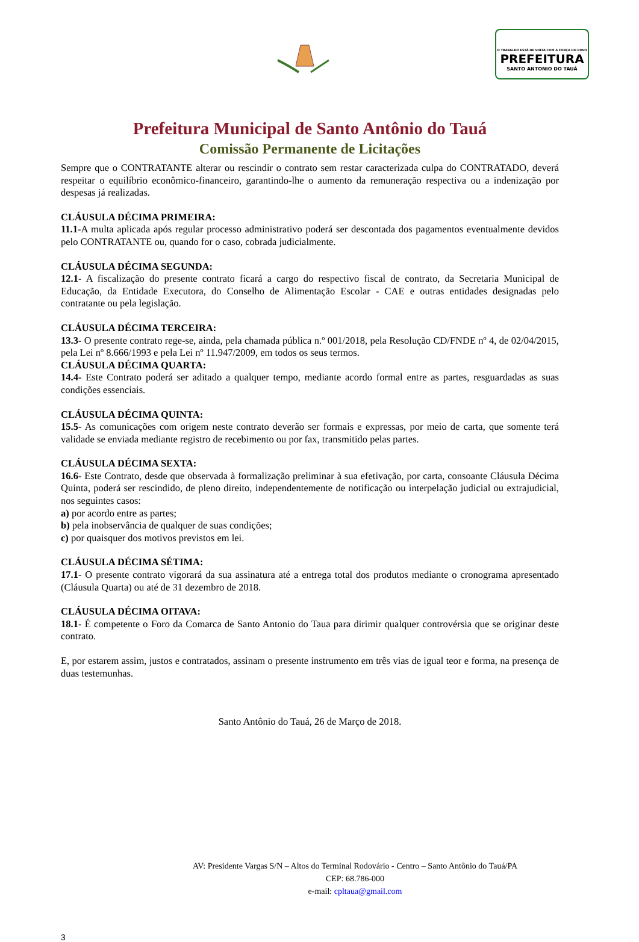O TRABALHO ESTÁ DE VOLTA COM A FORÇA DO POVO
PREFEITURA
SANTO ANTONIO DO TAUÁ
Prefeitura Municipal de Santo Antônio do Tauá
Comissão Permanente de Licitações
Sempre que o CONTRATANTE alterar ou rescindir o contrato sem restar caracterizada culpa do CONTRATADO, deverá respeitar o equilíbrio econômico-financeiro, garantindo-lhe o aumento da remuneração respectiva ou a indenização por despesas já realizadas.
CLÁUSULA DÉCIMA PRIMEIRA:
11.1-A multa aplicada após regular processo administrativo poderá ser descontada dos pagamentos eventualmente devidos pelo CONTRATANTE ou, quando for o caso, cobrada judicialmente.
CLÁUSULA DÉCIMA SEGUNDA:
12.1- A fiscalização do presente contrato ficará a cargo do respectivo fiscal de contrato, da Secretaria Municipal de Educação, da Entidade Executora, do Conselho de Alimentação Escolar - CAE e outras entidades designadas pelo contratante ou pela legislação.
CLÁUSULA DÉCIMA TERCEIRA:
13.3- O presente contrato rege-se, ainda, pela chamada pública n.º 001/2018, pela Resolução CD/FNDE nº 4, de 02/04/2015, pela Lei nº 8.666/1993 e pela Lei nº 11.947/2009, em todos os seus termos.
CLÁUSULA DÉCIMA QUARTA:
14.4- Este Contrato poderá ser aditado a qualquer tempo, mediante acordo formal entre as partes, resguardadas as suas condições essenciais.
CLÁUSULA DÉCIMA QUINTA:
15.5- As comunicações com origem neste contrato deverão ser formais e expressas, por meio de carta, que somente terá validade se enviada mediante registro de recebimento ou por fax, transmitido pelas partes.
CLÁUSULA DÉCIMA SEXTA:
16.6- Este Contrato, desde que observada à formalização preliminar à sua efetivação, por carta, consoante Cláusula Décima Quinta, poderá ser rescindido, de pleno direito, independentemente de notificação ou interpelação judicial ou extrajudicial, nos seguintes casos:
a) por acordo entre as partes;
b) pela inobservância de qualquer de suas condições;
c) por quaisquer dos motivos previstos em lei.
CLÁUSULA DÉCIMA SÉTIMA:
17.1- O presente contrato vigorará da sua assinatura até a entrega total dos produtos mediante o cronograma apresentado (Cláusula Quarta) ou até de 31 dezembro de 2018.
CLÁUSULA DÉCIMA OITAVA:
18.1- É competente o Foro da Comarca de Santo Antonio do Taua para dirimir qualquer controvérsia que se originar deste contrato.
E, por estarem assim, justos e contratados, assinam o presente instrumento em três vias de igual teor e forma, na presença de duas testemunhas.
Santo Antônio do Tauá, 26 de Março de 2018.
AV: Presidente Vargas S/N – Altos do Terminal Rodovário - Centro – Santo Antônio do Tauá/PA
CEP: 68.786-000
e-mail: cpltaua@gmail.com
3